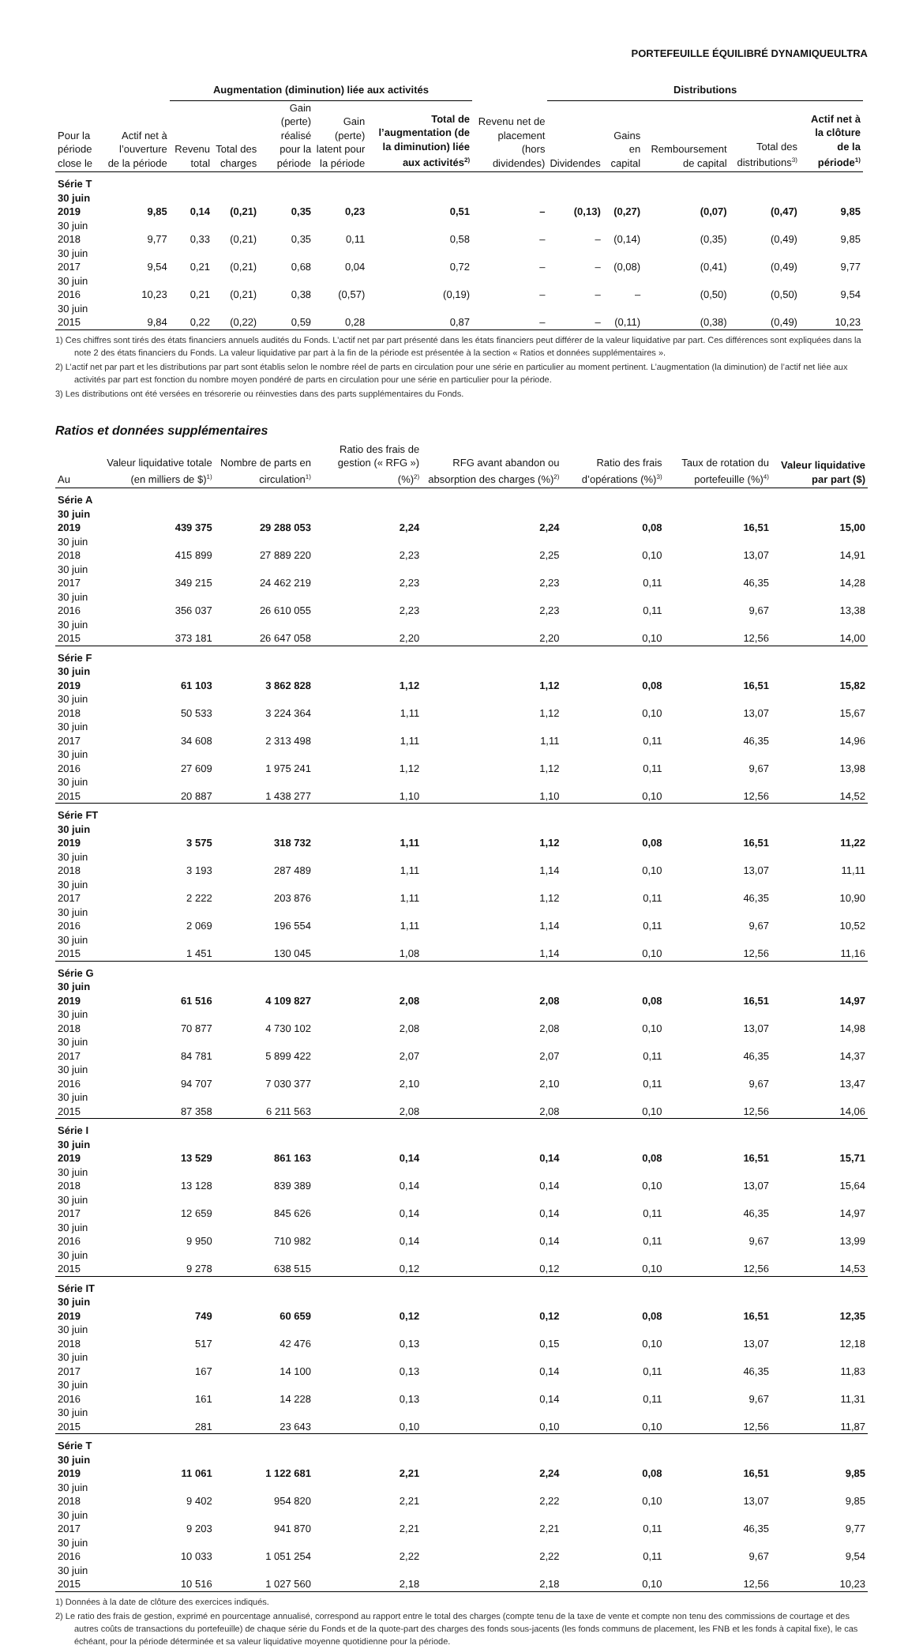PORTEFEUILLE ÉQUILIBRÉ DYNAMIQUEULTRA
| | | Augmentation (diminution) liée aux activités | | | | | | Distributions | | | | | |
| --- | --- | --- | --- | --- | --- | --- | --- | --- | --- | --- | --- | --- | --- |
| Pour la période close le | Actif net à l’ouverture de la période | Revenu total | Total des charges | Gain (perte) réalisé pour la période | Gain (perte) latent pour la période | Total de l’augmentation (de la diminution) liée aux activités<sup>2)</sup> | Revenu net de placement (hors dividendes) | Dividendes | Gains en capital | Remboursement de capital | Total des distributions<sup>3)</sup> | Actif net à la clôture de la période<sup>1)</sup> | |
| Série T | | | | | | | | | | | | | |
| 30 juin 2019 | 9,85 | 0,14 | (0,21) | 0,35 | 0,23 | 0,51 | – | (0,13) | (0,27) | (0,07) | (0,47) | 9,85 | |
| 30 juin 2018 | 9,77 | 0,33 | (0,21) | 0,35 | 0,11 | 0,58 | – | – | (0,14) | (0,35) | (0,49) | 9,85 | |
| 30 juin 2017 | 9,54 | 0,21 | (0,21) | 0,68 | 0,04 | 0,72 | – | – | (0,08) | (0,41) | (0,49) | 9,77 | |
| 30 juin 2016 | 10,23 | 0,21 | (0,21) | 0,38 | (0,57) | (0,19) | – | – | – | (0,50) | (0,50) | 9,54 | |
| 30 juin 2015 | 9,84 | 0,22 | (0,22) | 0,59 | 0,28 | 0,87 | – | – | (0,11) | (0,38) | (0,49) | 10,23 | |
1) Ces chiffres sont tirés des états financiers annuels audités du Fonds. L’actif net par part présenté dans les états financiers peut différer de la valeur liquidative par part. Ces différences sont expliquées dans la note 2 des états financiers du Fonds. La valeur liquidative par part à la fin de la période est présentée à la section « Ratios et données supplémentaires ».
2) L’actif net par part et les distributions par part sont établis selon le nombre réel de parts en circulation pour une série en particulier au moment pertinent. L’augmentation (la diminution) de l’actif net liée aux activités par part est fonction du nombre moyen pondéré de parts en circulation pour une série en particulier pour la période.
3) Les distributions ont été versées en trésorerie ou réinvesties dans des parts supplémentaires du Fonds.
Ratios et données supplémentaires
| Au | Valeur liquidative totale (en milliers de $)<sup>1)</sup> | Nombre de parts en circulation<sup>1)</sup> | Ratio des frais de gestion (« RFG ») (%)<sup>2)</sup> | RFG avant abandon ou absorption des charges (%)<sup>2)</sup> | Ratio des frais d’opérations (%)<sup>3)</sup> | Taux de rotation du portefeuille (%)<sup>4)</sup> | Valeur liquidative par part ($) |
| --- | --- | --- | --- | --- | --- | --- | --- |
| Série A | | | | | | | |
| 30 juin 2019 | 439 375 | 29 288 053 | 2,24 | 2,24 | 0,08 | 16,51 | 15,00 |
| 30 juin 2018 | 415 899 | 27 889 220 | 2,23 | 2,25 | 0,10 | 13,07 | 14,91 |
| 30 juin 2017 | 349 215 | 24 462 219 | 2,23 | 2,23 | 0,11 | 46,35 | 14,28 |
| 30 juin 2016 | 356 037 | 26 610 055 | 2,23 | 2,23 | 0,11 | 9,67 | 13,38 |
| 30 juin 2015 | 373 181 | 26 647 058 | 2,20 | 2,20 | 0,10 | 12,56 | 14,00 |
| Série F | | | | | | | |
| 30 juin 2019 | 61 103 | 3 862 828 | 1,12 | 1,12 | 0,08 | 16,51 | 15,82 |
| 30 juin 2018 | 50 533 | 3 224 364 | 1,11 | 1,12 | 0,10 | 13,07 | 15,67 |
| 30 juin 2017 | 34 608 | 2 313 498 | 1,11 | 1,11 | 0,11 | 46,35 | 14,96 |
| 30 juin 2016 | 27 609 | 1 975 241 | 1,12 | 1,12 | 0,11 | 9,67 | 13,98 |
| 30 juin 2015 | 20 887 | 1 438 277 | 1,10 | 1,10 | 0,10 | 12,56 | 14,52 |
| Série FT | | | | | | | |
| 30 juin 2019 | 3 575 | 318 732 | 1,11 | 1,12 | 0,08 | 16,51 | 11,22 |
| 30 juin 2018 | 3 193 | 287 489 | 1,11 | 1,14 | 0,10 | 13,07 | 11,11 |
| 30 juin 2017 | 2 222 | 203 876 | 1,11 | 1,12 | 0,11 | 46,35 | 10,90 |
| 30 juin 2016 | 2 069 | 196 554 | 1,11 | 1,14 | 0,11 | 9,67 | 10,52 |
| 30 juin 2015 | 1 451 | 130 045 | 1,08 | 1,14 | 0,10 | 12,56 | 11,16 |
| Série G | | | | | | | |
| 30 juin 2019 | 61 516 | 4 109 827 | 2,08 | 2,08 | 0,08 | 16,51 | 14,97 |
| 30 juin 2018 | 70 877 | 4 730 102 | 2,08 | 2,08 | 0,10 | 13,07 | 14,98 |
| 30 juin 2017 | 84 781 | 5 899 422 | 2,07 | 2,07 | 0,11 | 46,35 | 14,37 |
| 30 juin 2016 | 94 707 | 7 030 377 | 2,10 | 2,10 | 0,11 | 9,67 | 13,47 |
| 30 juin 2015 | 87 358 | 6 211 563 | 2,08 | 2,08 | 0,10 | 12,56 | 14,06 |
| Série I | | | | | | | |
| 30 juin 2019 | 13 529 | 861 163 | 0,14 | 0,14 | 0,08 | 16,51 | 15,71 |
| 30 juin 2018 | 13 128 | 839 389 | 0,14 | 0,14 | 0,10 | 13,07 | 15,64 |
| 30 juin 2017 | 12 659 | 845 626 | 0,14 | 0,14 | 0,11 | 46,35 | 14,97 |
| 30 juin 2016 | 9 950 | 710 982 | 0,14 | 0,14 | 0,11 | 9,67 | 13,99 |
| 30 juin 2015 | 9 278 | 638 515 | 0,12 | 0,12 | 0,10 | 12,56 | 14,53 |
| Série IT | | | | | | | |
| 30 juin 2019 | 749 | 60 659 | 0,12 | 0,12 | 0,08 | 16,51 | 12,35 |
| 30 juin 2018 | 517 | 42 476 | 0,13 | 0,15 | 0,10 | 13,07 | 12,18 |
| 30 juin 2017 | 167 | 14 100 | 0,13 | 0,14 | 0,11 | 46,35 | 11,83 |
| 30 juin 2016 | 161 | 14 228 | 0,13 | 0,14 | 0,11 | 9,67 | 11,31 |
| 30 juin 2015 | 281 | 23 643 | 0,10 | 0,10 | 0,10 | 12,56 | 11,87 |
| Série T | | | | | | | |
| 30 juin 2019 | 11 061 | 1 122 681 | 2,21 | 2,24 | 0,08 | 16,51 | 9,85 |
| 30 juin 2018 | 9 402 | 954 820 | 2,21 | 2,22 | 0,10 | 13,07 | 9,85 |
| 30 juin 2017 | 9 203 | 941 870 | 2,21 | 2,21 | 0,11 | 46,35 | 9,77 |
| 30 juin 2016 | 10 033 | 1 051 254 | 2,22 | 2,22 | 0,11 | 9,67 | 9,54 |
| 30 juin 2015 | 10 516 | 1 027 560 | 2,18 | 2,18 | 0,10 | 12,56 | 10,23 |
1) Données à la date de clôture des exercices indiqués.
2) Le ratio des frais de gestion, exprimé en pourcentage annualisé, correspond au rapport entre le total des charges (compte tenu de la taxe de vente et compte non tenu des commissions de courtage et des autres coûts de transactions du portefeuille) de chaque série du Fonds et de la quote-part des charges des fonds sous-jacents (les fonds communs de placement, les FNB et les fonds à capital fixe), le cas échéant, pour la période déterminée et sa valeur liquidative moyenne quotidienne pour la période.